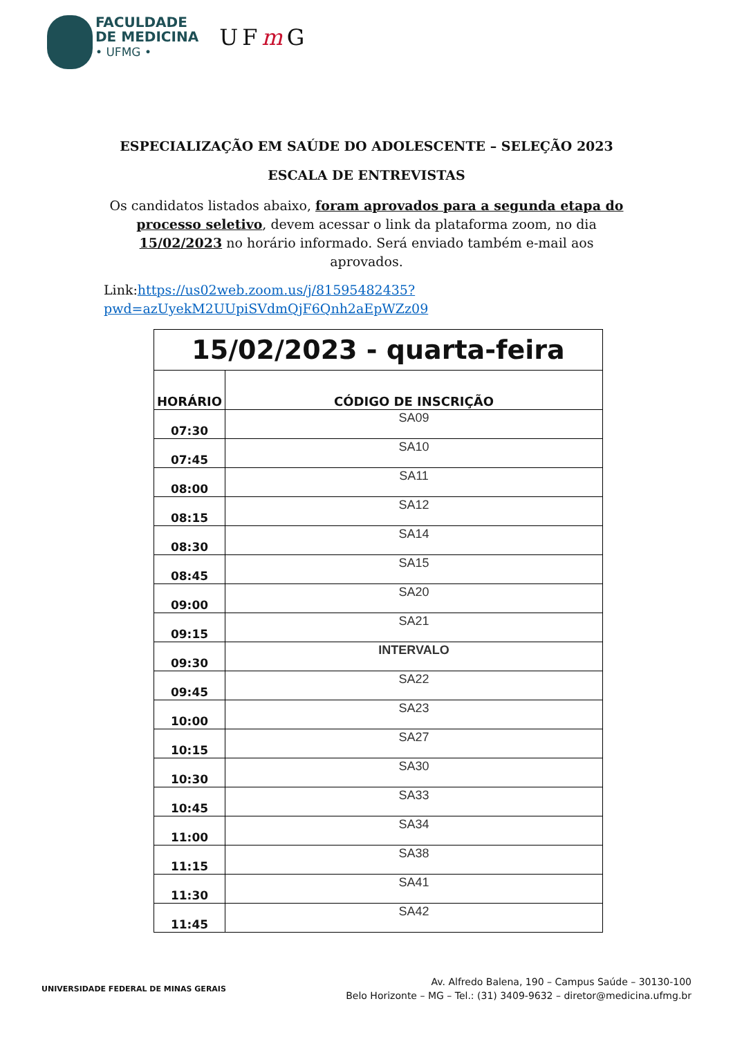FACULDADE
DE MEDICINA
• UFMG •
UFm G
ESPECIALIZAÇÃO EM SAÚDE DO ADOLESCENTE – SELEÇÃO 2023
ESCALA DE ENTREVISTAS
Os candidatos listados abaixo, foram aprovados para a segunda etapa do processo seletivo, devem acessar o link da plataforma zoom, no dia 15/02/2023 no horário informado. Será enviado também e-mail aos aprovados.
Link:https://us02web.zoom.us/j/81595482435?pwd=azUyekM2UUpiSVdmQjF6Qnh2aEpWZz09
| 15/02/2023 - quarta-feira | |
| --- | --- |
| HORÁRIO | CÓDIGO DE INSCRIÇÃO |
| 07:30 | SA09 |
| 07:45 | SA10 |
| 08:00 | SA11 |
| 08:15 | SA12 |
| 08:30 | SA14 |
| 08:45 | SA15 |
| 09:00 | SA20 |
| 09:15 | SA21 |
| 09:30 | INTERVALO |
| 09:45 | SA22 |
| 10:00 | SA23 |
| 10:15 | SA27 |
| 10:30 | SA30 |
| 10:45 | SA33 |
| 11:00 | SA34 |
| 11:15 | SA38 |
| 11:30 | SA41 |
| 11:45 | SA42 |
UNIVERSIDADE FEDERAL DE MINAS GERAIS
Av. Alfredo Balena, 190 – Campus Saúde – 30130-100
Belo Horizonte – MG – Tel.: (31) 3409-9632 – diretor@medicina.ufmg.br